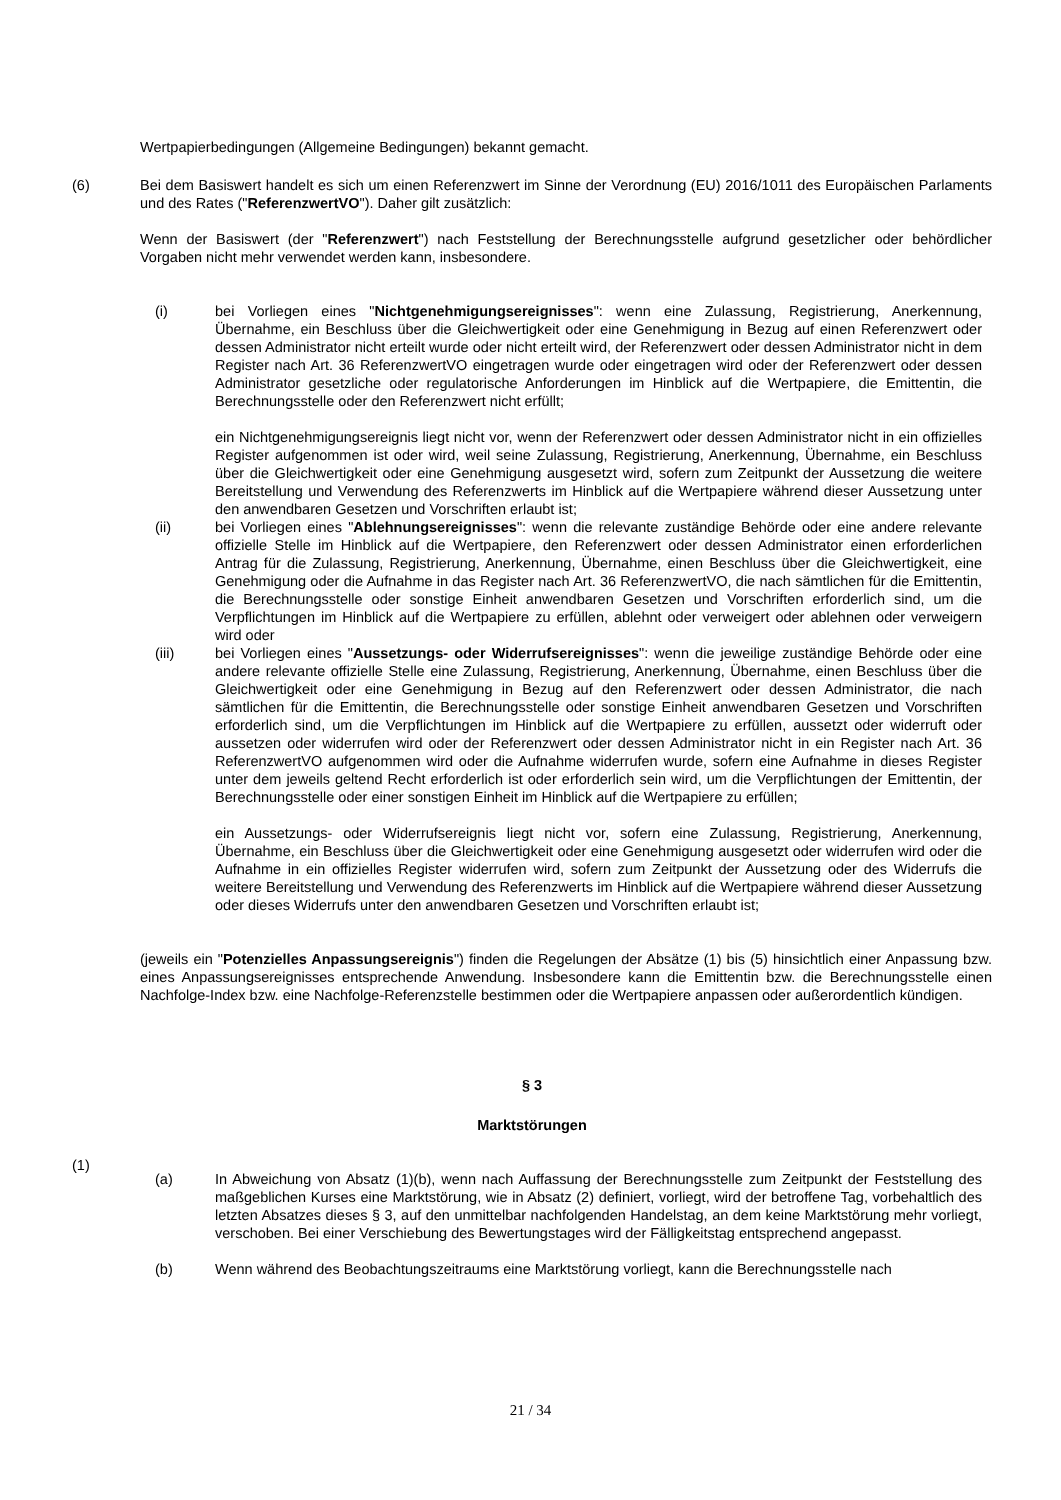Wertpapierbedingungen (Allgemeine Bedingungen) bekannt gemacht.
(6) Bei dem Basiswert handelt es sich um einen Referenzwert im Sinne der Verordnung (EU) 2016/1011 des Europäischen Parlaments und des Rates ("ReferenzwertVO"). Daher gilt zusätzlich:
Wenn der Basiswert (der "Referenzwert") nach Feststellung der Berechnungsstelle aufgrund gesetzlicher oder behördlicher Vorgaben nicht mehr verwendet werden kann, insbesondere.
(i) bei Vorliegen eines "Nichtgenehmigungsereignisses": wenn eine Zulassung, Registrierung, Anerkennung, Übernahme, ein Beschluss über die Gleichwertigkeit oder eine Genehmigung in Bezug auf einen Referenzwert oder dessen Administrator nicht erteilt wurde oder nicht erteilt wird, der Referenzwert oder dessen Administrator nicht in dem Register nach Art. 36 ReferenzwertVO eingetragen wurde oder eingetragen wird oder der Referenzwert oder dessen Administrator gesetzliche oder regulatorische Anforderungen im Hinblick auf die Wertpapiere, die Emittentin, die Berechnungsstelle oder den Referenzwert nicht erfüllt;
ein Nichtgenehmigungsereignis liegt nicht vor, wenn der Referenzwert oder dessen Administrator nicht in ein offizielles Register aufgenommen ist oder wird, weil seine Zulassung, Registrierung, Anerkennung, Übernahme, ein Beschluss über die Gleichwertigkeit oder eine Genehmigung ausgesetzt wird, sofern zum Zeitpunkt der Aussetzung die weitere Bereitstellung und Verwendung des Referenzwerts im Hinblick auf die Wertpapiere während dieser Aussetzung unter den anwendbaren Gesetzen und Vorschriften erlaubt ist;
(ii) bei Vorliegen eines "Ablehnungsereignisses": wenn die relevante zuständige Behörde oder eine andere relevante offizielle Stelle im Hinblick auf die Wertpapiere, den Referenzwert oder dessen Administrator einen erforderlichen Antrag für die Zulassung, Registrierung, Anerkennung, Übernahme, einen Beschluss über die Gleichwertigkeit, eine Genehmigung oder die Aufnahme in das Register nach Art. 36 ReferenzwertVO, die nach sämtlichen für die Emittentin, die Berechnungsstelle oder sonstige Einheit anwendbaren Gesetzen und Vorschriften erforderlich sind, um die Verpflichtungen im Hinblick auf die Wertpapiere zu erfüllen, ablehnt oder verweigert oder ablehnen oder verweigern wird oder
(iii) bei Vorliegen eines "Aussetzungs- oder Widerrufsereignisses": wenn die jeweilige zuständige Behörde oder eine andere relevante offizielle Stelle eine Zulassung, Registrierung, Anerkennung, Übernahme, einen Beschluss über die Gleichwertigkeit oder eine Genehmigung in Bezug auf den Referenzwert oder dessen Administrator, die nach sämtlichen für die Emittentin, die Berechnungsstelle oder sonstige Einheit anwendbaren Gesetzen und Vorschriften erforderlich sind, um die Verpflichtungen im Hinblick auf die Wertpapiere zu erfüllen, aussetzt oder widerruft oder aussetzen oder widerrufen wird oder der Referenzwert oder dessen Administrator nicht in ein Register nach Art. 36 ReferenzwertVO aufgenommen wird oder die Aufnahme widerrufen wurde, sofern eine Aufnahme in dieses Register unter dem jeweils geltend Recht erforderlich ist oder erforderlich sein wird, um die Verpflichtungen der Emittentin, der Berechnungsstelle oder einer sonstigen Einheit im Hinblick auf die Wertpapiere zu erfüllen;
ein Aussetzungs- oder Widerrufsereignis liegt nicht vor, sofern eine Zulassung, Registrierung, Anerkennung, Übernahme, ein Beschluss über die Gleichwertigkeit oder eine Genehmigung ausgesetzt oder widerrufen wird oder die Aufnahme in ein offizielles Register widerrufen wird, sofern zum Zeitpunkt der Aussetzung oder des Widerrufs die weitere Bereitstellung und Verwendung des Referenzwerts im Hinblick auf die Wertpapiere während dieser Aussetzung oder dieses Widerrufs unter den anwendbaren Gesetzen und Vorschriften erlaubt ist;
(jeweils ein "Potenzielles Anpassungsereignis") finden die Regelungen der Absätze (1) bis (5) hinsichtlich einer Anpassung bzw. eines Anpassungsereignisses entsprechende Anwendung. Insbesondere kann die Emittentin bzw. die Berechnungsstelle einen Nachfolge-Index bzw. eine Nachfolge-Referenzstelle bestimmen oder die Wertpapiere anpassen oder außerordentlich kündigen.
§ 3
Marktstörungen
(1)
(a) In Abweichung von Absatz (1)(b), wenn nach Auffassung der Berechnungsstelle zum Zeitpunkt der Feststellung des maßgeblichen Kurses eine Marktstörung, wie in Absatz (2) definiert, vorliegt, wird der betroffene Tag, vorbehaltlich des letzten Absatzes dieses § 3, auf den unmittelbar nachfolgenden Handelstag, an dem keine Marktstörung mehr vorliegt, verschoben. Bei einer Verschiebung des Bewertungstages wird der Fälligkeitstag entsprechend angepasst.
(b) Wenn während des Beobachtungszeitraums eine Marktstörung vorliegt, kann die Berechnungsstelle nach
21 / 34